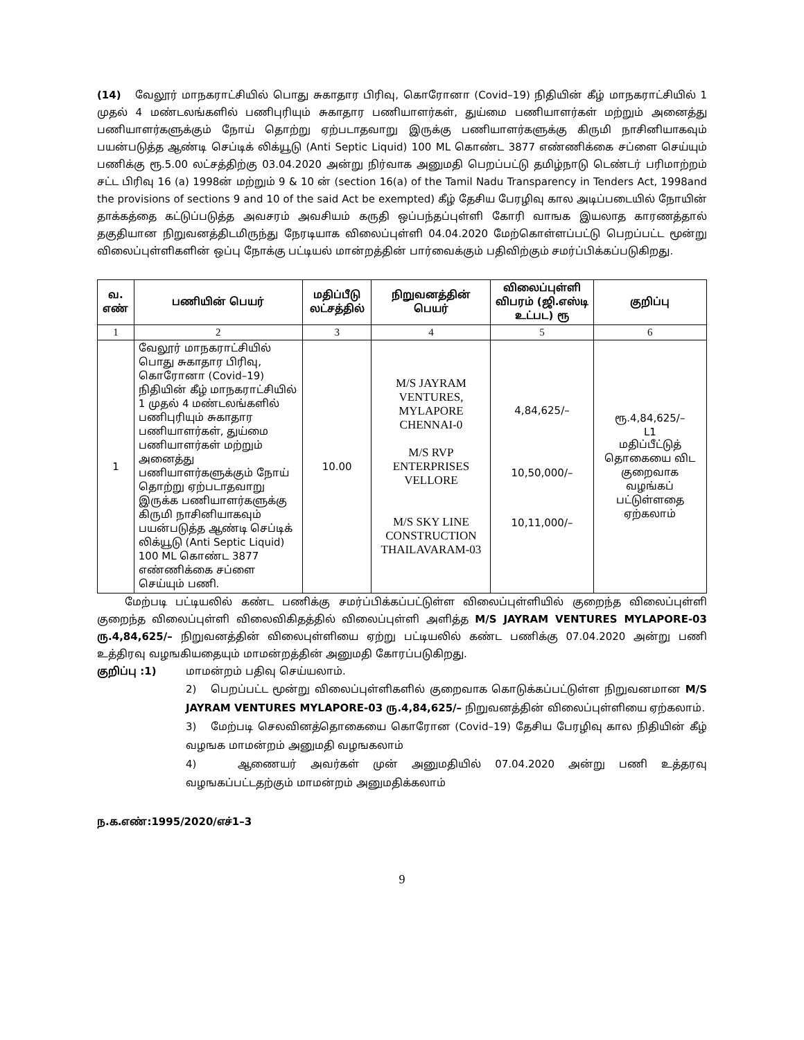(14) வேலூர் மாநகராட்சியில் பொது சுகாதார பிரிவு, கொரோனா (Covid–19) நிதியின் கீழ் மாநகராட்சியில் 1 முதல் 4 மண்டலங்களில் பணிபுரியும் சுகாதார பணியாளர்கள், துய்மை பணியாளர்கள் மற்றும் அனைத்து பணியாளர்களுக்கும் நோய் தொற்று ஏற்படாதவாறு இருக்கு பணியாளர்களுக்கு கிருமி நாசினியாகவும் பயன்படுத்த ஆண்டி செப்டிக் லிக்யூடு (Anti Septic Liquid) 100 ML கொண்ட 3877 எண்ணிக்கை சப்ளை செய்யும் பணிக்கு ரூ.5.00 லட்சத்திற்கு 03.04.2020 அன்று நிர்வாக அனுமதி பெறப்பட்டு தமிழ்நாடு டெண்டர் பரிமாற்றம் சட்ட பிரிவு 16 (a) 1998ன் மற்றும் 9 & 10 ன் (section 16(a) of the Tamil Nadu Transparency in Tenders Act, 1998and the provisions of sections 9 and 10 of the said Act be exempted) கீழ் தேசிய பேரழிவு கால அடிப்படையில் நோயின் தாக்கத்தை கட்டுப்படுத்த அவசரம் அவசியம் கருதி ஒப்பந்தப்புள்ளி கோரி வாஙக இயலாத காரணத்தால் தகுதியான நிறுவனத்திடமிருந்து நேரடியாக விலைப்புள்ளி 04.04.2020 மேற்கொள்ளப்பட்டு பெறப்பட்ட மூன்று விலைப்புள்ளிகளின் ஒப்பு நோக்கு பட்டியல் மான்றத்தின் பார்வைக்கும் பதிவிற்கும் சமர்ப்பிக்கப்படுகிறது.
| வ. எண் | பணியின் பெயர் | மதிப்பீடு லட்சத்தில் | நிறுவனத்தின் பெயர் | விலைப்புள்ளி விபரம் (ஜி.எஸ்டி உட்பட) ரூ | குறிப்பு |
| --- | --- | --- | --- | --- | --- |
| 1 | 2 | 3 | 4 | 5 | 6 |
| 1 | வேலூர் மாநகராட்சியில் பொது சுகாதார பிரிவு, கொரோனா (Covid–19) நிதியின் கீழ் மாநகராட்சியில் 1 முதல் 4 மண்டலங்களில் பணிபுரியும் சுகாதார பணியாளர்கள், துய்மை பணியாளர்கள் மற்றும் அனைத்து பணியாளர்களுக்கும் நோய் தொற்று ஏற்படாதவாறு இருக்க பணியாளர்களுக்கு கிருமி நாசினியாகவும் பயன்படுத்த ஆண்டி செப்டிக் லிக்யூடு (Anti Septic Liquid) 100 ML கொண்ட 3877 எண்ணிக்கை சப்ளை செய்யும் பணி. | 10.00 | M/S JAYRAM VENTURES, MYLAPORE CHENNAI-0 M/S RVP ENTERPRISES VELLORE M/S SKY LINE CONSTRUCTION THAILAVARAM-03 | 4,84,625/– 10,50,000/– 10,11,000/– | ரூ.4,84,625/– L1 மதிப்பீட்டுத் தொகையை விட குறைவாக வழங்கப் பட்டுள்ளதை ஏற்கலாம் |
மேற்படி பட்டியலில் கண்ட பணிக்கு சமர்ப்பிக்கப்பட்டுள்ள விலைப்புள்ளியில் குறைந்த விலைப்புள்ளி குறைந்த விலைப்புள்ளி விலைவிகிதத்தில் விலைப்புள்ளி அளித்த M/S JAYRAM VENTURES MYLAPORE-03 ரு.4,84,625/– நிறுவனத்தின் விலைபுள்ளியை ஏற்று பட்டியலில் கண்ட பணிக்கு 07.04.2020 அன்று பணி உத்திரவு வழஙகியதையும் மாமன்றத்தின் அனுமதி கோரப்படுகிறது.
குறிப்பு :1) மாமன்றம் பதிவு செய்யலாம்.
2) பெறப்பட்ட மூன்று விலைப்புள்ளிகளில் குறைவாக கொடுக்கப்பட்டுள்ள நிறுவனமான M/S JAYRAM VENTURES MYLAPORE-03 ரு.4,84,625/– நிறுவனத்தின் விலைப்புள்ளியை ஏற்கலாம்.
3) மேற்படி செலவினத்தொகையை கொரோன (Covid–19) தேசிய பேரழிவு கால நிதியின் கீழ் வழஙக மாமன்றம் அனுமதி வழஙகலாம்
4) ஆணையர் அவர்கள் முன் அனுமதியில் 07.04.2020 அன்று பணி உத்தரவு வழஙகப்பட்டதற்கும் மாமன்றம் அனுமதிக்கலாம்
ந.க.எண்:1995/2020/எச்1–3
9